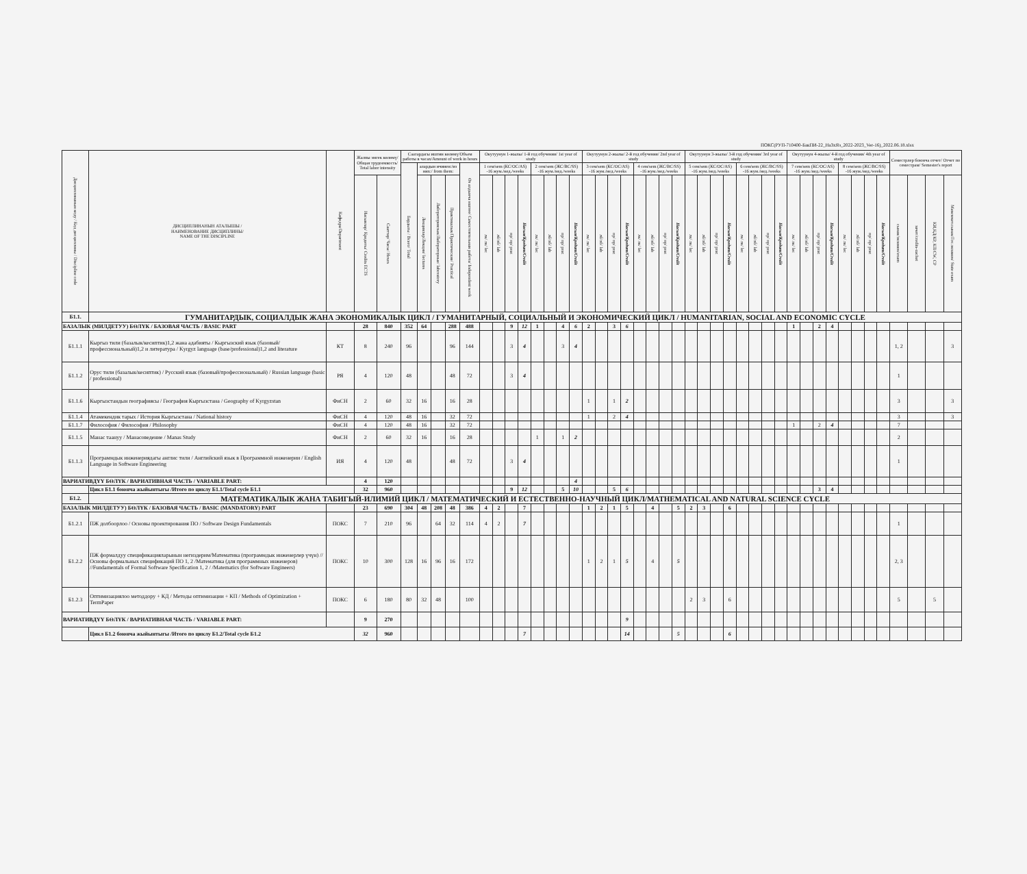ПОКС(РУП-710400-БакПИ-22_НаЗхЯз_2022-2023_Ver-16)_2022.06.18.xlsx
| Дисциплинанын коду / Код дисциплины / Discipline code | ДИСЦИПЛИНАНЫН АТАЛЫШЫ / НАИМЕНОВАНИЕ ДИСЦИПЛИНЫ/ NAME OF THE DISCIPLINE | Кафедра/Department | Жалпы эмгек көлөмү/Общая трудоемкость/ Total labor intensity | | Саатардагы иштин көлөмү/Объем работы в часах/Amount of work in hours | | | | | Окутуунун 1-жылы/ 1-й год обучения/ 1st year of study | | | | | | | | Окутуунун 2-жылы/ 2-й год обучения/ 2nd year of study | | | | | | | | Окутуунун 3-жылы/ 3-й год обучения/ 3rd year of study | | | | | | | | Окутуунун 4-жылы/ 4-й год обучения/ 4th year of study | | | | | | | | Семестрлер боюнча отчет/ Отчет по семестрам/ Semester's report | | | |
| --- | --- | --- | --- | --- | --- | --- | --- | --- | --- | --- | --- | --- | --- | --- | --- | --- | --- | --- | --- | --- | --- | --- | --- | --- | --- | --- | --- | --- | --- | --- | --- | --- | --- | --- | --- | --- | --- | --- | --- | --- | --- | --- | --- | --- | --- |
| | | | | | Бардыгы / Всего/ Total | алардын ичинен:/из них:/ from them: | | | Өз алдынча иштөө/ Самостоятельная работа/ Independent work | 1 сем/sem (КС/OC/AS) -16 жум./нед./weeks | | | | 2 сем/sem (ЖС/BC/SS) -16 жум./нед./weeks | | | | 3 сем/sem (КС/OC/AS) -16 жум./нед./weeks | | | | 4 сем/sem (ЖС/BC/SS) -16 жум./нед./weeks | | | | 5 сем/sem (КС/OC/AS) -16 жум./нед./weeks | | | | 6 сем/sem (ЖС/BC/SS) -16 жум./нед./weeks | | | | 7 сем/sem (КС/OC/AS) -16 жум./нед./weeks | | | | 8 сем/sem (ЖС/BC/SS) -16 жум./нед./weeks | | | | | | | |
| | | | Насыялар/ Кредиты/ Credits ECTS | Сааттар/ Часы/ Hours | | Лекциялар/Лекции/ lectures | Лабораториялык/Лабораторные/ laboratory | Практикалык/Практические/ Practical | | лк/ лк/ lec | лб/лб/ lab | пр/ пр/ prac | Насыя/Кредит/Credit | лк/ лк/ lec | лб/лб/ lab | пр/ пр/ prac | Насыя/Кредит/Credit | лк/ лк/ lec | лб/лб/ lab | пр/ пр/ prac | Насыя/Кредит/Credit | лк/ лк/ lec | лб/лб/ lab | пр/ пр/ prac | Насыя/Кредит/Credit | лк/ лк/ lec | лб/лб/ lab | пр/ пр/ prac | Насыя/Кредит/Credit | лк/ лк/ lec | лб/лб/ lab | пр/ пр/ prac | Насыя/Кредит/Credit | лк/ лк/ lec | лб/лб/ lab | пр/ пр/ prac | Насыя/Кредит/Credit | лк/ лк/ lec | лб/лб/ lab | пр/ пр/ prac | Насыя/Кредит/Credit | сынак/экзамен/exam | зачет/credits-zachet | КИ,КД/КР, КП/CW, CP | Мамлекет.сынак/Гос.экзамен/ State exam |
| Б1.1. | ГУМАНИТАРДЫК, СОЦИАЛДЫК ЖАНА ЭКОНОМИКАЛЫК ЦИКЛ / ГУМАНИТАРНЫЙ, СОЦИАЛЬНЫЙ И ЭКОНОМИЧЕСКИЙ ЦИКЛ / HUMANITARIAN, SOCIAL AND ECONOMIC CYCLE | | | | | | | | | | | | | | | | | | | | | | | | | | | | | | | | | | | | | | | | | | | | |
| БАЗАЛЫК (МИЛДЕТУУ) БӨЛҮК / БАЗОВАЯ ЧАСТЬ / BASIC PART | | | 28 | 840 | 352 | 64 | | 288 | 488 | | | 9 | 12 | 1 | | 4 | 6 | 2 | | 3 | 6 | | | | | | | | | | | | | 1 | | 2 | 4 | | | | | | | | |
| Б1.1.1 | Кыргыз тили (базалык/кесиптик)1,2 жана адабияты / Кыргызский язык (базовый/профессиональный)1,2 и литература / Kyrgyz language (base/professional)1,2 and literature | КТ | 8 | 240 | 96 | | | 96 | 144 | | | 3 | 4 | | | 3 | 4 | | | | | | | | | | | | | | | | | | | | | | | | | 1, 2 | | | 3 |
| Б1.1.2 | Орус тили (базалык/кесиптик) / Русский язык (базовый/профессиональный) / Russian language (basic / professional) | РЯ | 4 | 120 | 48 | | | 48 | 72 | | | 3 | 4 | | | | | | | | | | | | | | | | | | | | | | | | | | | | | 1 | | | |
| Б1.1.6 | Кыргызстандын географиясы / География Кыргызстана / Geography of Kyrgyzstan | ФиСН | 2 | 60 | 32 | 16 | | 16 | 28 | | | | | | | | | 1 | | 1 | 2 | | | | | | | | | | | | | | | | | | | | | 3 | | | 3 |
| Б1.1.4 | Атамекендик тарых / История Кыргызстана / National history | ФиСН | 4 | 120 | 48 | 16 | | 32 | 72 | | | | | | | | | 1 | | 2 | 4 | | | | | | | | | | | | | | | | | | | | | 3 | | | 3 |
| Б1.1.7 | Философия / Философия / Philosophy | ФиСН | 4 | 120 | 48 | 16 | | 32 | 72 | | | | | | | | | | | | | | | | | | | | | | | | | 1 | | 2 | 4 | | | | | 7 | | | |
| Б1.1.5 | Манас таануу / Манасоведение / Manas Study | ФиСН | 2 | 60 | 32 | 16 | | 16 | 28 | | | | | 1 | | 1 | 2 | | | | | | | | | | | | | | | | | | | | | | | | | 2 | | | |
| Б1.1.3 | Программдык инженериядагы англис тили / Английский язык в Программной инженерии / English Language in Software Engineering | ИЯ | 4 | 120 | 48 | | | 48 | 72 | | | 3 | 4 | | | | | | | | | | | | | | | | | | | | | | | | | | | | | 1 | | | |
| ВАРИАТИВДҮҮ БӨЛҮК / ВАРИАТИВНАЯ ЧАСТЬ / VARIABLE PART: | | | 4 | 120 | | | | | | | | | | | | | 4 | | | | | | | | | | | | | | | | | | | | | | | | | | | | |
| | Цикл Б1.1 боюнча жыйынтыгы /Итого по циклу Б1.1/Total cycle Б1.1 | | 32 | 960 | | | | | | | | 9 | 12 | | | 5 | 10 | | | 5 | 6 | | | | | | | | | | | | | | | 3 | 4 | | | | | | | | |
| Б1.2. | МАТЕМАТИКАЛЫК ЖАНА ТАБИГЫЙ-ИЛИМИЙ ЦИКЛ / МАТЕМАТИЧЕСКИЙ И ЕСТЕСТВЕННО-НАУЧНЫЙ ЦИКЛ/MATHEMATICAL AND NATURAL SCIENCE CYCLE | | | | | | | | | | | | | | | | | | | | | | | | | | | | | | | | | | | | | | | | | | | | |
| БАЗАЛЫК МИЛДЕТУУ) БӨЛҮК / БАЗОВАЯ ЧАСТЬ / BASIC (MANDATORY) PART | | | 23 | 690 | 304 | 48 | 208 | 48 | 386 | 4 | 2 | | 7 | | | | | 1 | 2 | 1 | 5 | | 4 | | 5 | 2 | 3 | | 6 | | | | | | | | | | | | | | | | |
| Б1.2.1 | ПЖ долбоорлоо / Основы проектирования ПО / Software Design Fundamentals | ПОКС | 7 | 210 | 96 | | 64 | 32 | 114 | 4 | 2 | | 7 | | | | | | | | | | | | | | | | | | | | | | | | | | | | | 1 | | | |
| Б1.2.2 | ПЖ формалдуу спецификацияларынын негиздерим/Математика (программдык инженерлер үчүн) // Основы формальных спецификаций ПО 1, 2 /Математика (для программных инженеров) //Fundamentals of Formal Software Specification 1, 2 / /Matematics (for Software Engineers) | ПОКС | 10 | 300 | 128 | 16 | 96 | 16 | 172 | | | | | | | | | 1 | 2 | 1 | 5 | | 4 | | 5 | | | | | | | | | | | | | | | | | 2, 3 | | | |
| Б1.2.3 | Оптимизациялоо методдору + КД / Методы оптимизации + КП / Methods of Optimization + TermPaper | ПОКС | 6 | 180 | 80 | 32 | 48 | | 100 | | | | | | | | | | | | | | | | | 2 | 3 | | 6 | | | | | | | | | | | | | 5 | | 5 | |
| ВАРИАТИВДҮҮ БӨЛҮК / ВАРИАТИВНАЯ ЧАСТЬ / VARIABLE PART: | | | 9 | 270 | | | | | | | | | | | | | | | | | 9 | | | | | | | | | | | | | | | | | | | | | | | | |
| | Цикл Б1.2 боюнча жыйынтыгы /Итого по циклу Б1.2/Total cycle Б1.2 | | 32 | 960 | | | | | | | | | 7 | | | | | | | | 14 | | | | 5 | | | | 6 | | | | | | | | | | | | | | | | |